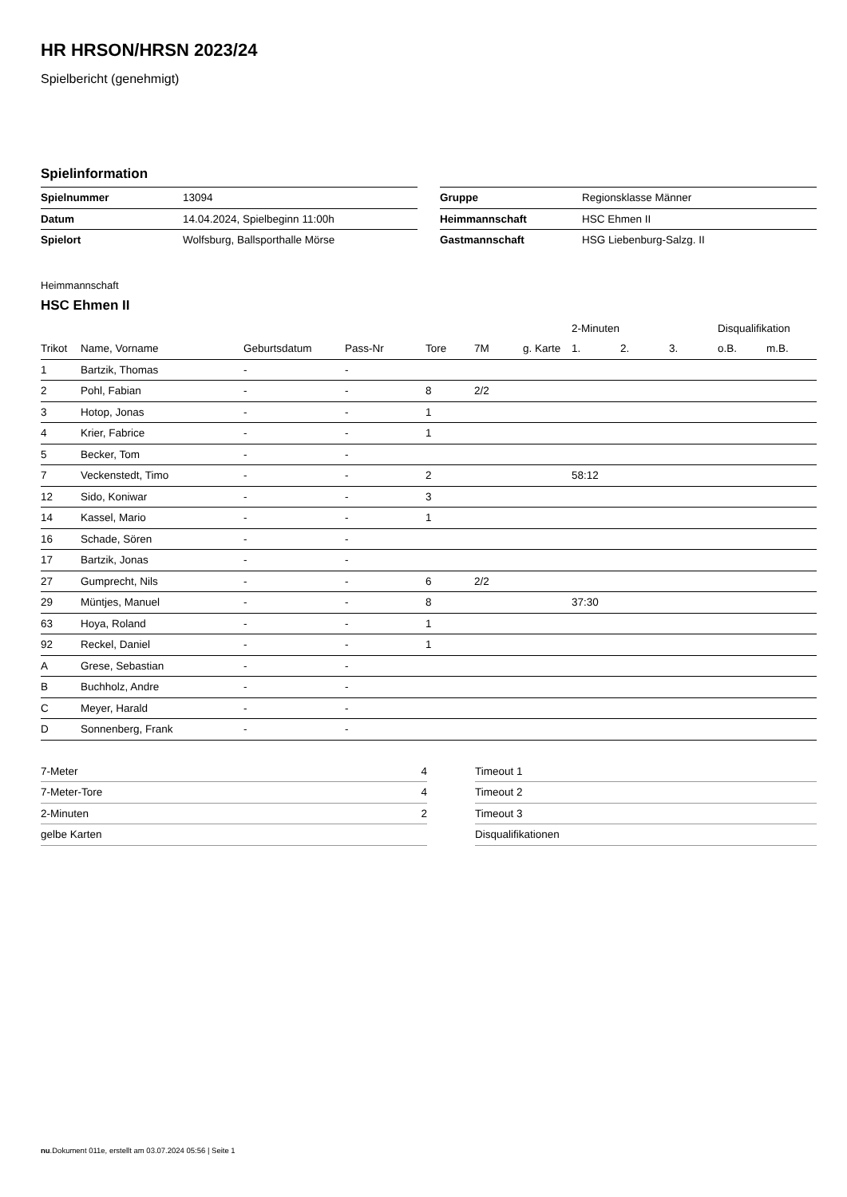HR HRSON/HRSN 2023/24
Spielbericht (genehmigt)
Spielinformation
| Spielnummer | 13094 |
| Datum | 14.04.2024, Spielbeginn 11:00h |
| Spielort | Wolfsburg, Ballsporthalle Mörse |
| Gruppe | Regionsklasse Männer |
| Heimmannschaft | HSC Ehmen II |
| Gastmannschaft | HSG Liebenburg-Salzg. II |
Heimmannschaft
HSC Ehmen II
| | | | | | | | | 2-Minuten | | | Disqualifikation | |
| --- | --- | --- | --- | --- | --- | --- | --- | --- | --- | --- | --- | --- |
| Trikot | Name, Vorname | Geburtsdatum | Pass-Nr | Tore | 7M | g. Karte | | 1. | 2. | 3. | o.B. | m.B. |
| 1 | Bartzik, Thomas | - | - | | | | | | | | | |
| 2 | Pohl, Fabian | - | - | 8 | 2/2 | | | | | | | |
| 3 | Hotop, Jonas | - | - | 1 | | | | | | | | |
| 4 | Krier, Fabrice | - | - | 1 | | | | | | | | |
| 5 | Becker, Tom | - | - | | | | | | | | | |
| 7 | Veckenstedt, Timo | - | - | 2 | | | | 58:12 | | | | |
| 12 | Sido, Koniwar | - | - | 3 | | | | | | | | |
| 14 | Kassel, Mario | - | - | 1 | | | | | | | | |
| 16 | Schade, Sören | - | - | | | | | | | | | |
| 17 | Bartzik, Jonas | - | - | | | | | | | | | |
| 27 | Gumprecht, Nils | - | - | 6 | 2/2 | | | | | | | |
| 29 | Müntjes, Manuel | - | - | 8 | | | | 37:30 | | | | |
| 63 | Hoya, Roland | - | - | 1 | | | | | | | | |
| 92 | Reckel, Daniel | - | - | 1 | | | | | | | | |
| A | Grese, Sebastian | - | - | | | | | | | | | |
| B | Buchholz, Andre | - | - | | | | | | | | | |
| C | Meyer, Harald | - | - | | | | | | | | | |
| D | Sonnenberg, Frank | - | - | | | | | | | | | |
| 7-Meter | 4 |
| 7-Meter-Tore | 4 |
| 2-Minuten | 2 |
| gelbe Karten | |
| Timeout 1 |
| Timeout 2 |
| Timeout 3 |
| Disqualifikationen |
nu.Dokument 011e, erstellt am 03.07.2024 05:56 | Seite 1